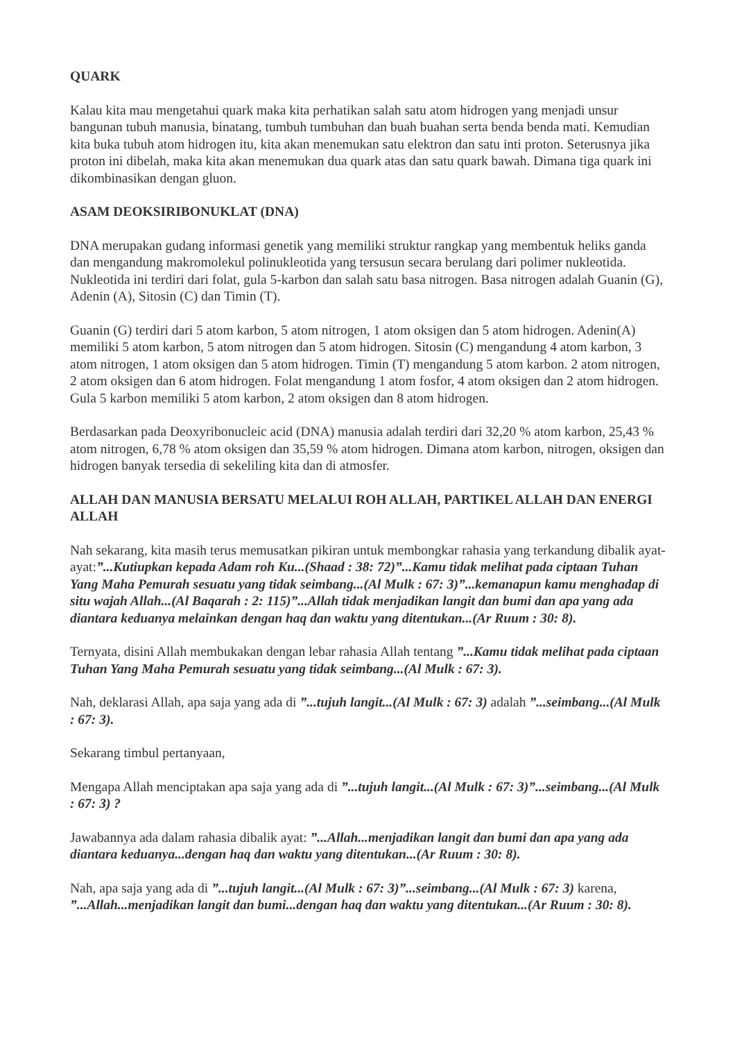QUARK
Kalau kita mau mengetahui quark maka kita perhatikan salah satu atom hidrogen yang menjadi unsur bangunan tubuh manusia, binatang, tumbuh tumbuhan dan buah buahan serta benda benda mati. Kemudian kita buka tubuh atom hidrogen itu, kita akan menemukan satu elektron dan satu inti proton. Seterusnya jika proton ini dibelah, maka kita akan menemukan dua quark atas dan satu quark bawah. Dimana tiga quark ini dikombinasikan dengan gluon.
ASAM DEOKSIRIBONUKLAT (DNA)
DNA merupakan gudang informasi genetik yang memiliki struktur rangkap yang membentuk heliks ganda dan mengandung makromolekul polinukleotida yang tersusun secara berulang dari polimer nukleotida. Nukleotida ini terdiri dari folat, gula 5-karbon dan salah satu basa nitrogen. Basa nitrogen adalah Guanin (G), Adenin (A), Sitosin (C) dan Timin (T).
Guanin (G) terdiri dari 5 atom karbon, 5 atom nitrogen, 1 atom oksigen dan 5 atom hidrogen. Adenin(A) memiliki 5 atom karbon, 5 atom nitrogen dan 5 atom hidrogen. Sitosin (C) mengandung 4 atom karbon, 3 atom nitrogen, 1 atom oksigen dan 5 atom hidrogen. Timin (T) mengandung 5 atom karbon. 2 atom nitrogen, 2 atom oksigen dan 6 atom hidrogen. Folat mengandung 1 atom fosfor, 4 atom oksigen dan 2 atom hidrogen. Gula 5 karbon memiliki 5 atom karbon, 2 atom oksigen dan 8 atom hidrogen.
Berdasarkan pada Deoxyribonucleic acid (DNA) manusia adalah terdiri dari 32,20 % atom karbon, 25,43 % atom nitrogen, 6,78 % atom oksigen dan 35,59 % atom hidrogen. Dimana atom karbon, nitrogen, oksigen dan hidrogen banyak tersedia di sekeliling kita dan di atmosfer.
ALLAH DAN MANUSIA BERSATU MELALUI ROH ALLAH, PARTIKEL ALLAH DAN ENERGI ALLAH
Nah sekarang, kita masih terus memusatkan pikiran untuk membongkar rahasia yang terkandung dibalik ayat-ayat:”...Kutiupkan kepada Adam roh Ku...(Shaad : 38: 72)”...Kamu tidak melihat pada ciptaan Tuhan Yang Maha Pemurah sesuatu yang tidak seimbang...(Al Mulk : 67: 3)”...kemanapun kamu menghadap di situ wajah Allah...(Al Baqarah : 2: 115)”...Allah tidak menjadikan langit dan bumi dan apa yang ada diantara keduanya melainkan dengan haq dan waktu yang ditentukan...(Ar Ruum : 30: 8).
Ternyata, disini Allah membukakan dengan lebar rahasia Allah tentang ”...Kamu tidak melihat pada ciptaan Tuhan Yang Maha Pemurah sesuatu yang tidak seimbang...(Al Mulk : 67: 3).
Nah, deklarasi Allah, apa saja yang ada di ”...tujuh langit...(Al Mulk : 67: 3) adalah ”...seimbang...(Al Mulk : 67: 3).
Sekarang timbul pertanyaan,
Mengapa Allah menciptakan apa saja yang ada di ”...tujuh langit...(Al Mulk : 67: 3)”...seimbang...(Al Mulk : 67: 3) ?
Jawabannya ada dalam rahasia dibalik ayat: ”...Allah...menjadikan langit dan bumi dan apa yang ada diantara keduanya...dengan haq dan waktu yang ditentukan...(Ar Ruum : 30: 8).
Nah, apa saja yang ada di ”...tujuh langit...(Al Mulk : 67: 3)”...seimbang...(Al Mulk : 67: 3) karena, ”...Allah...menjadikan langit dan bumi...dengan haq dan waktu yang ditentukan...(Ar Ruum : 30: 8).